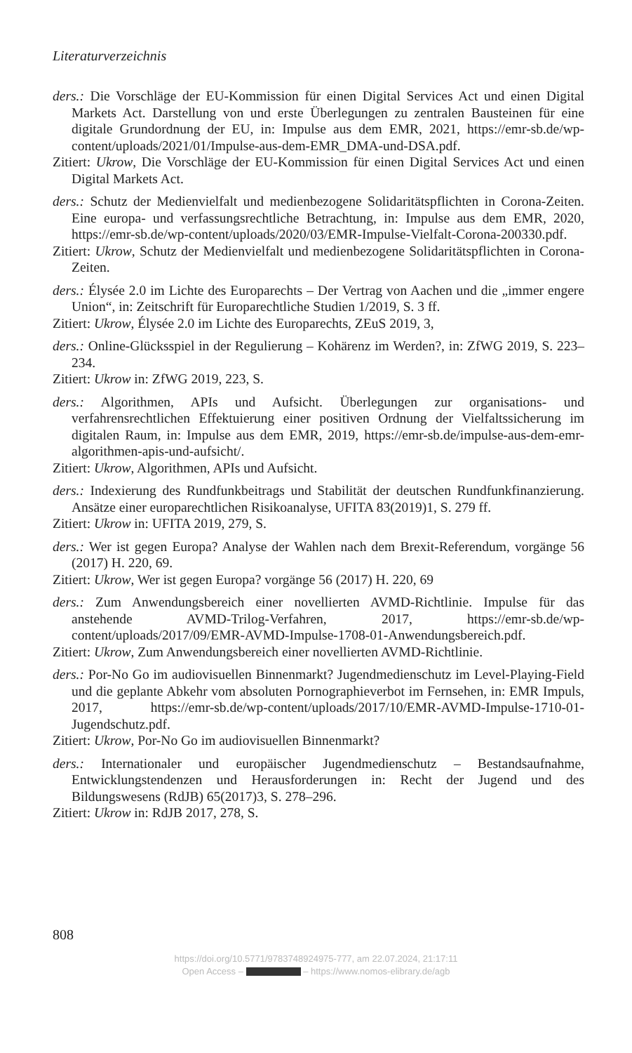Literaturverzeichnis
ders.: Die Vorschläge der EU-Kommission für einen Digital Services Act und einen Digital Markets Act. Darstellung von und erste Überlegungen zu zentralen Bausteinen für eine digitale Grundordnung der EU, in: Impulse aus dem EMR, 2021, https://emr-sb.de/wp-content/uploads/2021/01/Impulse-aus-dem-EMR_DMA-und-DSA.pdf.
Zitiert: Ukrow, Die Vorschläge der EU-Kommission für einen Digital Services Act und einen Digital Markets Act.
ders.: Schutz der Medienvielfalt und medienbezogene Solidaritätspflichten in Corona-Zeiten. Eine europa- und verfassungsrechtliche Betrachtung, in: Impulse aus dem EMR, 2020, https://emr-sb.de/wp-content/uploads/2020/03/EMR-Impulse-Vielfalt-Corona-200330.pdf.
Zitiert: Ukrow, Schutz der Medienvielfalt und medienbezogene Solidaritätspflichten in Corona-Zeiten.
ders.: Élysée 2.0 im Lichte des Europarechts – Der Vertrag von Aachen und die „immer engere Union“, in: Zeitschrift für Europarechtliche Studien 1/2019, S. 3 ff.
Zitiert: Ukrow, Élysée 2.0 im Lichte des Europarechts, ZEuS 2019, 3,
ders.: Online-Glücksspiel in der Regulierung – Kohärenz im Werden?, in: ZfWG 2019, S. 223–234.
Zitiert: Ukrow in: ZfWG 2019, 223, S.
ders.: Algorithmen, APIs und Aufsicht. Überlegungen zur organisations- und verfahrensrechtlichen Effektuierung einer positiven Ordnung der Vielfaltssicherung im digitalen Raum, in: Impulse aus dem EMR, 2019, https://emr-sb.de/impulse-aus-dem-emr-algorithmen-apis-und-aufsicht/.
Zitiert: Ukrow, Algorithmen, APIs und Aufsicht.
ders.: Indexierung des Rundfunkbeitrags und Stabilität der deutschen Rundfunkfinanzierung. Ansätze einer europarechtlichen Risikoanalyse, UFITA 83(2019)1, S. 279 ff.
Zitiert: Ukrow in: UFITA 2019, 279, S.
ders.: Wer ist gegen Europa? Analyse der Wahlen nach dem Brexit-Referendum, vorgänge 56 (2017) H. 220, 69.
Zitiert: Ukrow, Wer ist gegen Europa? vorgänge 56 (2017) H. 220, 69
ders.: Zum Anwendungsbereich einer novellierten AVMD-Richtlinie. Impulse für das anstehende AVMD-Trilog-Verfahren, 2017, https://emr-sb.de/wp-content/uploads/2017/09/EMR-AVMD-Impulse-1708-01-Anwendungsbereich.pdf.
Zitiert: Ukrow, Zum Anwendungsbereich einer novellierten AVMD-Richtlinie.
ders.: Por-No Go im audiovisuellen Binnenmarkt? Jugendmedienschutz im Level-Playing-Field und die geplante Abkehr vom absoluten Pornographieverbot im Fernsehen, in: EMR Impuls, 2017, https://emr-sb.de/wp-content/uploads/2017/10/EMR-AVMD-Impulse-1710-01-Jugendschutz.pdf.
Zitiert: Ukrow, Por-No Go im audiovisuellen Binnenmarkt?
ders.: Internationaler und europäischer Jugendmedienschutz – Bestandsaufnahme, Entwicklungstendenzen und Herausforderungen in: Recht der Jugend und des Bildungswesens (RdJB) 65(2017)3, S. 278–296.
Zitiert: Ukrow in: RdJB 2017, 278, S.
808
https://doi.org/10.5771/9783748924975-777, am 22.07.2024, 21:17:11
Open Access – – https://www.nomos-elibrary.de/agb